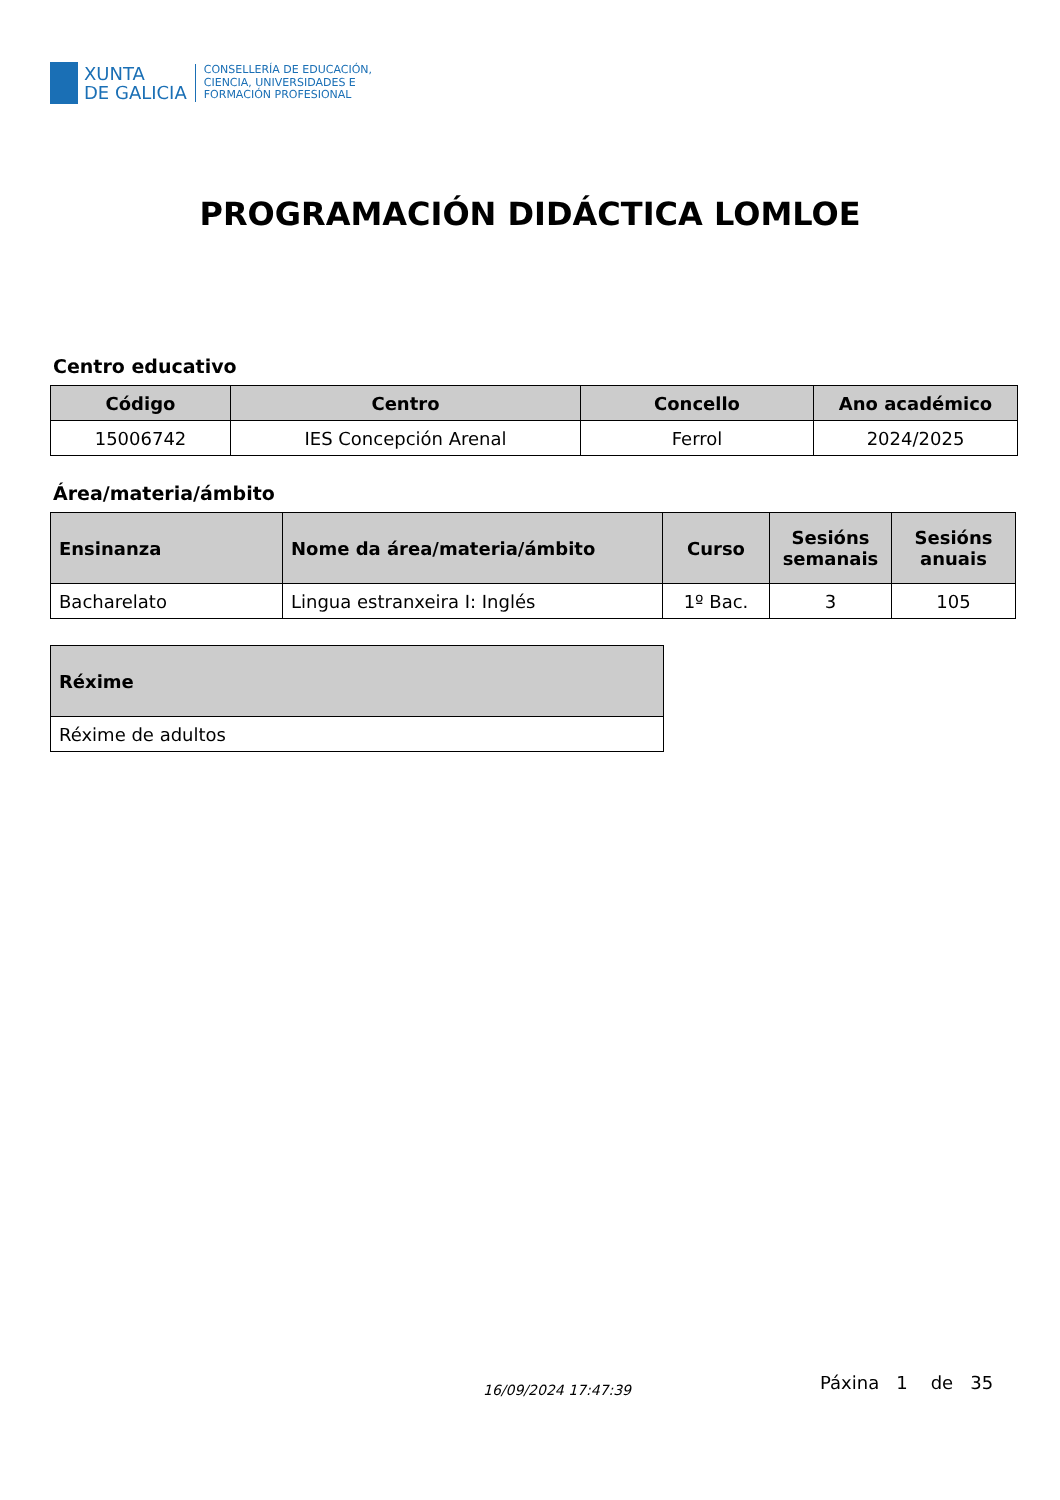XUNTA
DE GALICIA
CONSELLERÍA DE EDUCACIÓN,
CIENCIA, UNIVERSIDADES E
FORMACIÓN PROFESIONAL
PROGRAMACIÓN DIDÁCTICA LOMLOE
Centro educativo
| Código | Centro | Concello | Ano académico |
| --- | --- | --- | --- |
| 15006742 | IES Concepción Arenal | Ferrol | 2024/2025 |
Área/materia/ámbito
| Ensinanza | Nome da área/materia/ámbito | Curso | Sesións semanais | Sesións anuais |
| --- | --- | --- | --- | --- |
| Bacharelato | Lingua estranxeira I: Inglés | 1º Bac. | 3 | 105 |
| Réxime |
| --- |
| Réxime de adultos |
16/09/2024 17:47:39 Páxina 1 de 35